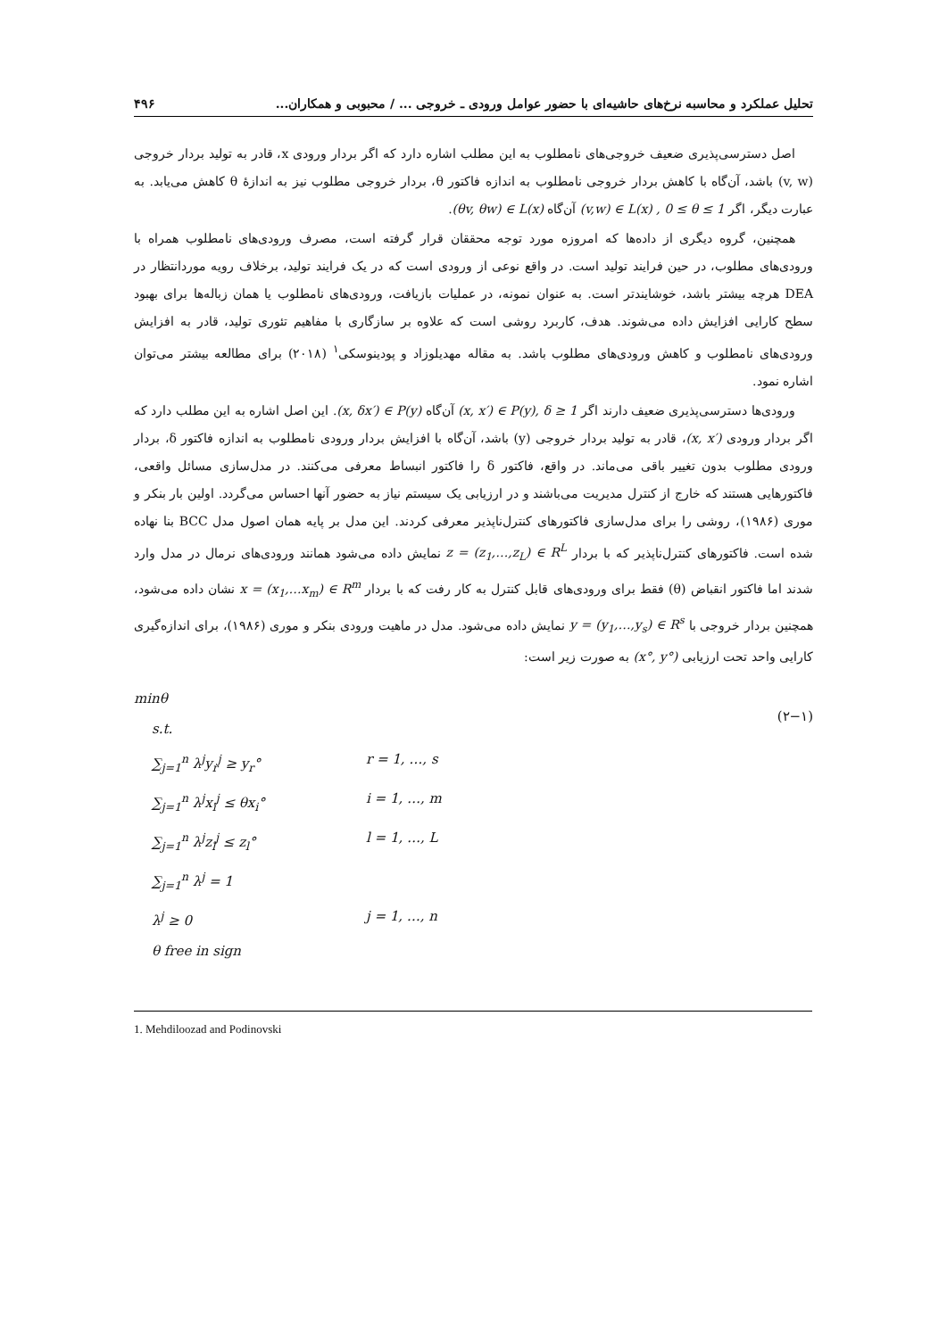تحلیل عملکرد و محاسبه نرخ‌های حاشیه‌ای با حضور عوامل ورودی ـ خروجی ... / محبوبی و همکاران... ۴۹۶
اصل دسترسی‌پذیری ضعیف خروجی‌های نامطلوب به این مطلب اشاره دارد که اگر بردار ورودی x، قادر به تولید بردار خروجی (v, w) باشد، آن‌گاه با کاهش بردار خروجی نامطلوب به اندازه فاکتور θ، بردار خروجی مطلوب نیز به اندازهٔ θ کاهش می‌یابد. به عبارت دیگر، اگر (v,w) ∈ L(x) , 0 ≤ θ ≤ 1 آن‌گاه (θv, θw) ∈ L(x).
همچنین، گروه دیگری از داده‌ها که امروزه مورد توجه محققان قرار گرفته است، مصرف ورودی‌های نامطلوب همراه با ورودی‌های مطلوب، در حین فرایند تولید است. در واقع نوعی از ورودی است که در یک فرایند تولید، برخلاف رویه موردانتظار در DEA هرچه بیشتر باشد، خوشایندتر است. به عنوان نمونه، در عملیات بازیافت، ورودی‌های نامطلوب یا همان زباله‌ها برای بهبود سطح کارایی افزایش داده می‌شوند. هدف، کاربرد روشی است که علاوه بر سازگاری با مفاهیم تئوری تولید، قادر به افزایش ورودی‌های نامطلوب و کاهش ورودی‌های مطلوب باشد. به مقاله مهدیلوزاد و پودینوسکی<sup>۱</sup> (۲۰۱۸) برای مطالعه بیشتر می‌توان اشاره نمود.
ورودی‌ها دسترسی‌پذیری ضعیف دارند اگر (x, x′) ∈ P(y), δ ≥ 1 آن‌گاه (x, δx′) ∈ P(y). این اصل اشاره به این مطلب دارد که اگر بردار ورودی (x, x′)، قادر به تولید بردار خروجی (y) باشد، آن‌گاه با افزایش بردار ورودی نامطلوب به اندازه فاکتور δ، بردار ورودی مطلوب بدون تغییر باقی می‌ماند. در واقع، فاکتور δ را فاکتور انبساط معرفی می‌کنند. در مدل‌سازی مسائل واقعی، فاکتورهایی هستند که خارج از کنترل مدیریت می‌باشند و در ارزیابی یک سیستم نیاز به حضور آنها احساس می‌گردد. اولین بار بنکر و موری (۱۹۸۶)، روشی را برای مدل‌سازی فاکتورهای کنترل‌ناپذیر معرفی کردند. این مدل بر پایه همان اصول مدل BCC بنا نهاده شده است. فاکتورهای کنترل‌ناپذیر که با بردار z = (z<sub>1</sub>,…,z<sub>L</sub>) ∈ R<sup>L</sup> نمایش داده می‌شود همانند ورودی‌های نرمال در مدل وارد شدند اما فاکتور انقباض (θ) فقط برای ورودی‌های قابل کنترل به کار رفت که با بردار x = (x<sub>1</sub>,…x<sub>m</sub>) ∈ R<sup>m</sup> نشان داده می‌شود، همچنین بردار خروجی با y = (y<sub>1</sub>,…,y<sub>s</sub>) ∈ R<sup>s</sup> نمایش داده می‌شود. مدل در ماهیت ورودی بنکر و موری (۱۹۸۶)، برای اندازه‌گیری کارایی واحد تحت ارزیابی (x°, y°) به صورت زیر است:
(۲−۱)
minθ
s.t.
∑<sub>j=1</sub><sup>n</sup> λ<sup>j</sup>y<sub>r</sub><sup>j</sup> ≥ y<sub>r</sub>° r = 1, …, s
∑<sub>j=1</sub><sup>n</sup> λ<sup>j</sup>x<sub>i</sub><sup>j</sup> ≤ θx<sub>i</sub>° i = 1, …, m
∑<sub>j=1</sub><sup>n</sup> λ<sup>j</sup>z<sub>l</sub><sup>j</sup> ≤ z<sub>l</sub>° l = 1, …, L
∑<sub>j=1</sub><sup>n</sup> λ<sup>j</sup> = 1
λ<sup>j</sup> ≥ 0 j = 1, …, n
θ free in sign
1. Mehdiloozad and Podinovski